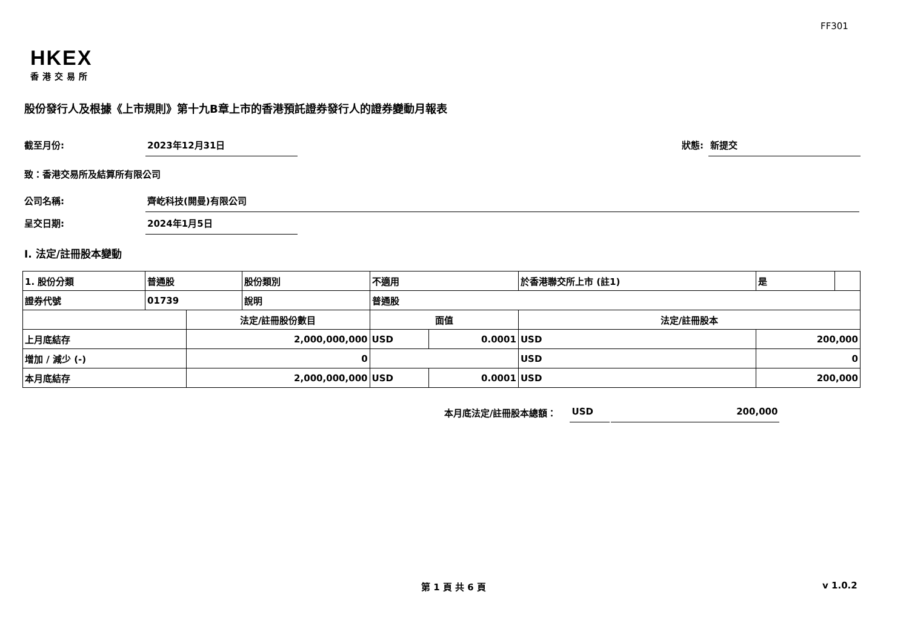FF301
HKEX
香港交易所
股份發行人及根據《上市規則》第十九B章上市的香港預託證券發行人的證券變動月報表
截至月份: 2023年12月31日 狀態: 新提交
致：香港交易所及結算所有限公司
公司名稱: 齊屹科技(開曼)有限公司
呈交日期: 2024年1月5日
I. 法定/註冊股本變動
| 1. 股份分類 | 普通股 | | 股份類別 | 不適用 | | 於香港聯交所上市 (註1) | | 是 | |
| 證券代號 | 01739 | | 說明 | 普通股 | | | | | |
| | | 法定/註冊股份數目 | | 面值 | | 法定/註冊股本 | | | |
| 上月底結存 | | 2,000,000,000 | | USD | 0.0001 | USD | 200,000 | | |
| 增加 / 減少 (-) | | 0 | | | | USD | 0 | | |
| 本月底結存 | | 2,000,000,000 | | USD | 0.0001 | USD | 200,000 | | |
本月底法定/註冊股本總額： USD 200,000
第 1 頁 共 6 頁 v 1.0.2